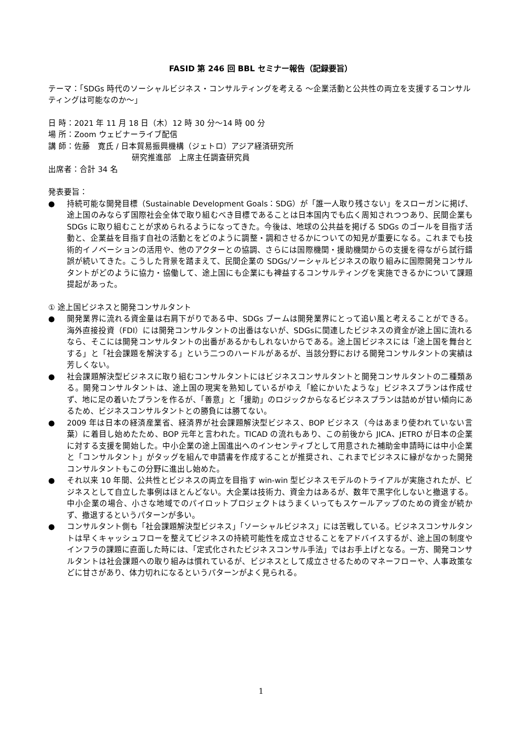FASID 第 246 回 BBL セミナー報告（記録要旨）
テーマ：「SDGs 時代のソーシャルビジネス・コンサルティングを考える 〜企業活動と公共性の両立を支援するコンサルティングは可能なのか〜」
日 時：2021 年 11 月 18 日（木）12 時 30 分〜14 時 00 分
場 所：Zoom ウェビナーライブ配信
講 師：佐藤　寛氏 / 日本貿易振興機構（ジェトロ）アジア経済研究所
研究推進部　上席主任調査研究員
出席者：合計 34 名
発表要旨：
● 持続可能な開発目標（Sustainable Development Goals：SDG）が「誰一人取り残さない」をスローガンに掲げ、途上国のみならず国際社会全体で取り組むべき目標であることは日本国内でも広く周知されつつあり、民間企業も SDGs に取り組むことが求められるようになってきた。今後は、地球の公共益を掲げる SDGs のゴールを目指す活動と、企業益を目指す自社の活動とをどのように調整・調和させるかについての知見が重要になる。これまでも技術的イノベーションの活用や、他のアクターとの協調、さらには国際機関・援助機関からの支援を得ながら試行錯誤が続いてきた。こうした背景を踏まえて、民間企業の SDGs/ソーシャルビジネスの取り組みに国際開発コンサルタントがどのように協力・協働して、途上国にも企業にも裨益するコンサルティングを実施できるかについて課題提起があった。
① 途上国ビジネスと開発コンサルタント
● 開発業界に流れる資金量は右肩下がりである中、SDGs ブームは開発業界にとって追い風と考えることができる。海外直接投資（FDI）には開発コンサルタントの出番はないが、SDGsに関連したビジネスの資金が途上国に流れるなら、そこには開発コンサルタントの出番があるかもしれないからである。途上国ビジネスには「途上国を舞台とする」と「社会課題を解決する」という二つのハードルがあるが、当該分野における開発コンサルタントの実績は芳しくない。
● 社会課題解決型ビジネスに取り組むコンサルタントにはビジネスコンサルタントと開発コンサルタントの二種類ある。開発コンサルタントは、途上国の現実を熟知しているがゆえ「絵にかいたような」ビジネスプランは作成せず、地に足の着いたプランを作るが、「善意」と「援助」のロジックからなるビジネスプランは詰めが甘い傾向にあるため、ビジネスコンサルタントとの勝負には勝てない。
● 2009 年は日本の経済産業省、経済界が社会課題解決型ビジネス、BOP ビジネス（今はあまり使われていない言葉）に着目し始めたため、BOP 元年と言われた。TICAD の流れもあり、この前後から JICA、JETRO が日本の企業に対する支援を開始した。中小企業の途上国進出へのインセンティブとして用意された補助金申請時には中小企業と「コンサルタント」がタッグを組んで申請書を作成することが推奨され、これまでビジネスに縁がなかった開発コンサルタントもこの分野に進出し始めた。
● それ以来 10 年間、公共性とビジネスの両立を目指す win-win 型ビジネスモデルのトライアルが実施されたが、ビジネスとして自立した事例はほとんどない。大企業は技術力、資金力はあるが、数年で黒字化しないと撤退する。中小企業の場合、小さな地域でのパイロットプロジェクトはうまくいってもスケールアップのための資金が続かず、撤退するというパターンが多い。
● コンサルタント側も「社会課題解決型ビジネス」「ソーシャルビジネス」には苦戦している。ビジネスコンサルタントは早くキャッシュフローを整えてビジネスの持続可能性を成立させることをアドバイスするが、途上国の制度やインフラの課題に直面した時には、「定式化されたビジネスコンサル手法」ではお手上げとなる。一方、開発コンサルタントは社会課題への取り組みは慣れているが、ビジネスとして成立させるためのマネーフローや、人事政策などに甘さがあり、体力切れになるというパターンがよく見られる。
1